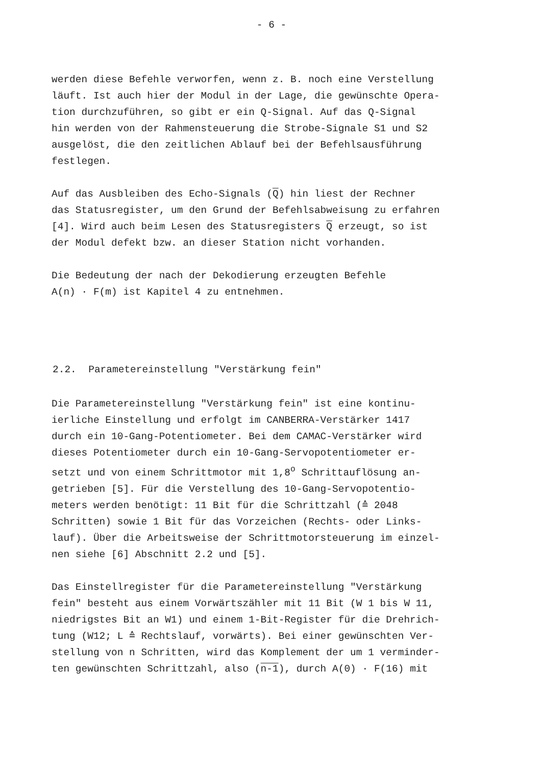- 6 -
werden diese Befehle verworfen, wenn z. B. noch eine Verstellung läuft. Ist auch hier der Modul in der Lage, die gewünschte Opera- tion durchzuführen, so gibt er ein Q-Signal. Auf das Q-Signal hin werden von der Rahmensteuerung die Strobe-Signale S1 und S2 ausgelöst, die den zeitlichen Ablauf bei der Befehlsausführung festlegen.
Auf das Ausbleiben des Echo-Signals (Q) hin liest der Rechner das Statusregister, um den Grund der Befehlsabweisung zu erfahren [4]. Wird auch beim Lesen des Statusregisters Q erzeugt, so ist der Modul defekt bzw. an dieser Station nicht vorhanden.
Die Bedeutung der nach der Dekodierung erzeugten Befehle A(n) · F(m) ist Kapitel 4 zu entnehmen.
2.2. Parametereinstellung "Verstärkung fein"
Die Parametereinstellung "Verstärkung fein" ist eine kontinu- ierliche Einstellung und erfolgt im CANBERRA-Verstärker 1417 durch ein 10-Gang-Potentiometer. Bei dem CAMAC-Verstärker wird dieses Potentiometer durch ein 10-Gang-Servopotentiometer er- setzt und von einem Schrittmotor mit 1,8<sup>o</sup> Schrittauflösung an- getrieben [5]. Für die Verstellung des 10-Gang-Servopotentio- meters werden benötigt: 11 Bit für die Schrittzahl (≙ 2048 Schritten) sowie 1 Bit für das Vorzeichen (Rechts- oder Links- lauf). Über die Arbeitsweise der Schrittmotorsteuerung im einzel- nen siehe [6] Abschnitt 2.2 und [5].
Das Einstellregister für die Parametereinstellung "Verstärkung fein" besteht aus einem Vorwärtszähler mit 11 Bit (W 1 bis W 11, niedrigstes Bit an W1) und einem 1-Bit-Register für die Drehrich- tung (W12; L ≙ Rechtslauf, vorwärts). Bei einer gewünschten Ver- stellung von n Schritten, wird das Komplement der um 1 verminder- ten gewünschten Schrittzahl, also (n-1), durch A(0) · F(16) mit